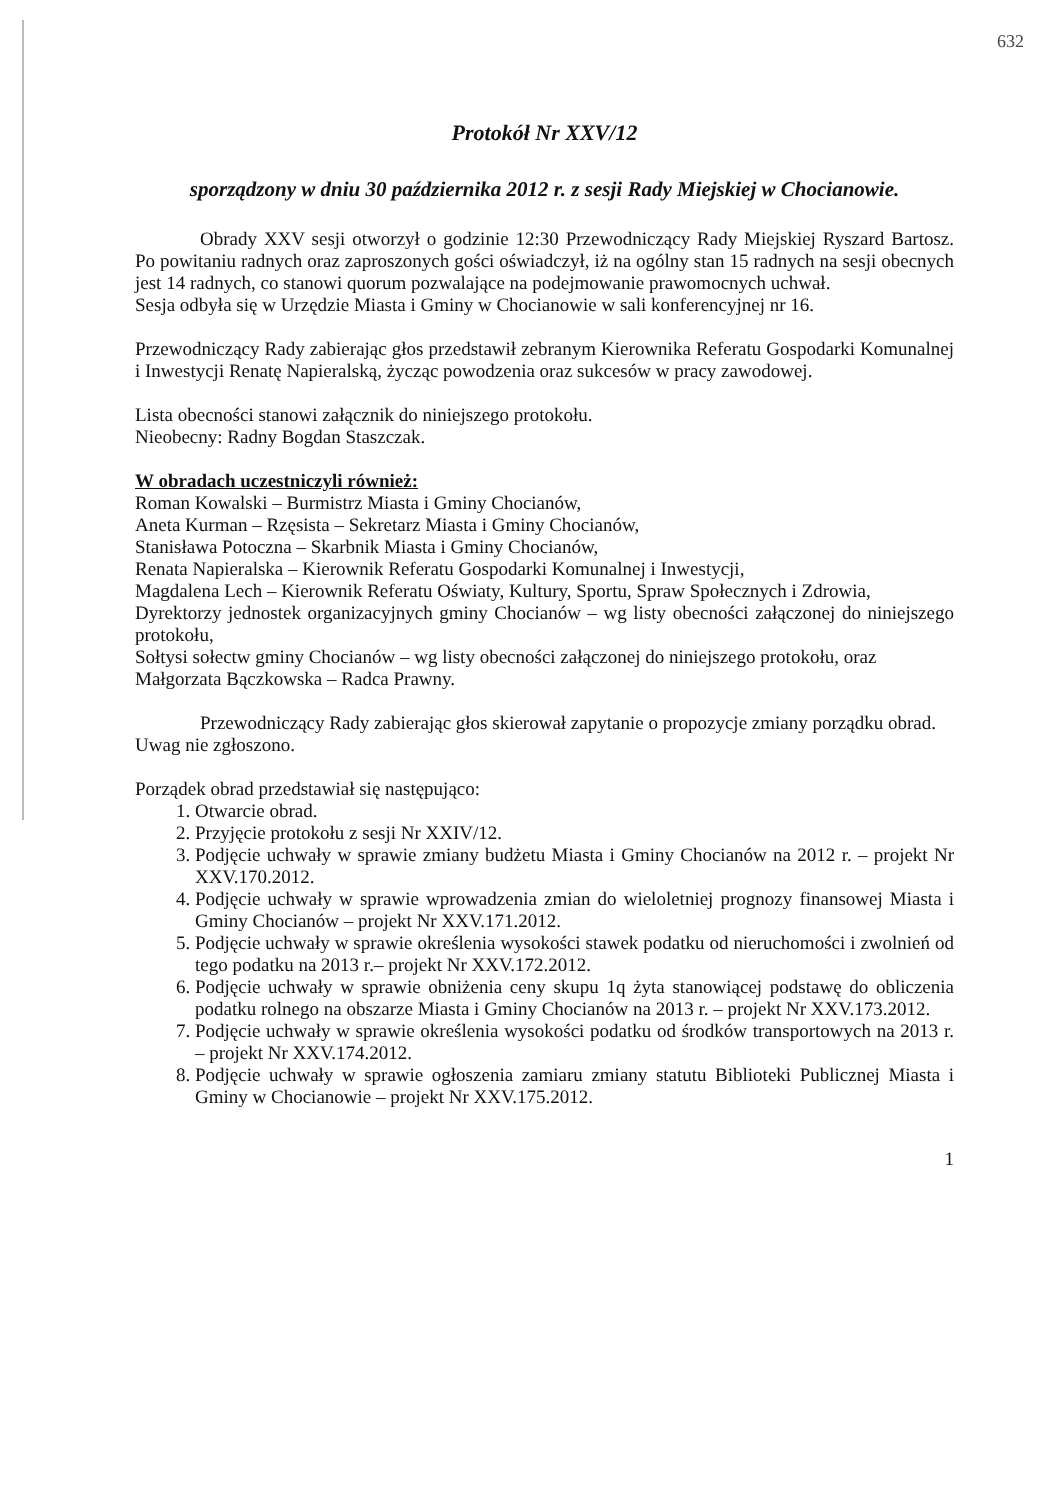632
Protokół Nr XXV/12
sporządzony w dniu 30 października 2012 r. z sesji Rady Miejskiej w Chocianowie.
Obrady XXV sesji otworzył o godzinie 12:30 Przewodniczący Rady Miejskiej Ryszard Bartosz. Po powitaniu radnych oraz zaproszonych gości oświadczył, iż na ogólny stan 15 radnych na sesji obecnych jest 14 radnych, co stanowi quorum pozwalające na podejmowanie prawomocnych uchwał.
Sesja odbyła się w Urzędzie Miasta i Gminy w Chocianowie w sali konferencyjnej nr 16.
Przewodniczący Rady zabierając głos przedstawił zebranym Kierownika Referatu Gospodarki Komunalnej i Inwestycji Renatę Napieralską, życząc powodzenia oraz sukcesów w pracy zawodowej.
Lista obecności stanowi załącznik do niniejszego protokołu.
Nieobecny: Radny Bogdan Staszczak.
W obradach uczestniczyli również:
Roman Kowalski – Burmistrz Miasta i Gminy Chocianów,
Aneta Kurman – Rzęsista – Sekretarz Miasta i Gminy Chocianów,
Stanisława Potoczna – Skarbnik Miasta i Gminy Chocianów,
Renata Napieralska – Kierownik Referatu Gospodarki Komunalnej i Inwestycji,
Magdalena Lech – Kierownik Referatu Oświaty, Kultury, Sportu, Spraw Społecznych i Zdrowia,
Dyrektorzy jednostek organizacyjnych gminy Chocianów – wg listy obecności załączonej do niniejszego protokołu,
Sołtysi sołectw gminy Chocianów – wg listy obecności załączonej do niniejszego protokołu, oraz
Małgorzata Bączkowska – Radca Prawny.
Przewodniczący Rady zabierając głos skierował zapytanie o propozycje zmiany porządku obrad.
Uwag nie zgłoszono.
Porządek obrad przedstawiał się następująco:
1. Otwarcie obrad.
2. Przyjęcie protokołu z sesji Nr XXIV/12.
3. Podjęcie uchwały w sprawie zmiany budżetu Miasta i Gminy Chocianów na 2012 r. – projekt Nr XXV.170.2012.
4. Podjęcie uchwały w sprawie wprowadzenia zmian do wieloletniej prognozy finansowej Miasta i Gminy Chocianów – projekt Nr XXV.171.2012.
5. Podjęcie uchwały w sprawie określenia wysokości stawek podatku od nieruchomości i zwolnień od tego podatku na 2013 r.– projekt Nr XXV.172.2012.
6. Podjęcie uchwały w sprawie obniżenia ceny skupu 1q żyta stanowiącej podstawę do obliczenia podatku rolnego na obszarze Miasta i Gminy Chocianów na 2013 r. – projekt Nr XXV.173.2012.
7. Podjęcie uchwały w sprawie określenia wysokości podatku od środków transportowych na 2013 r. – projekt Nr XXV.174.2012.
8. Podjęcie uchwały w sprawie ogłoszenia zamiaru zmiany statutu Biblioteki Publicznej Miasta i Gminy w Chocianowie – projekt Nr XXV.175.2012.
1